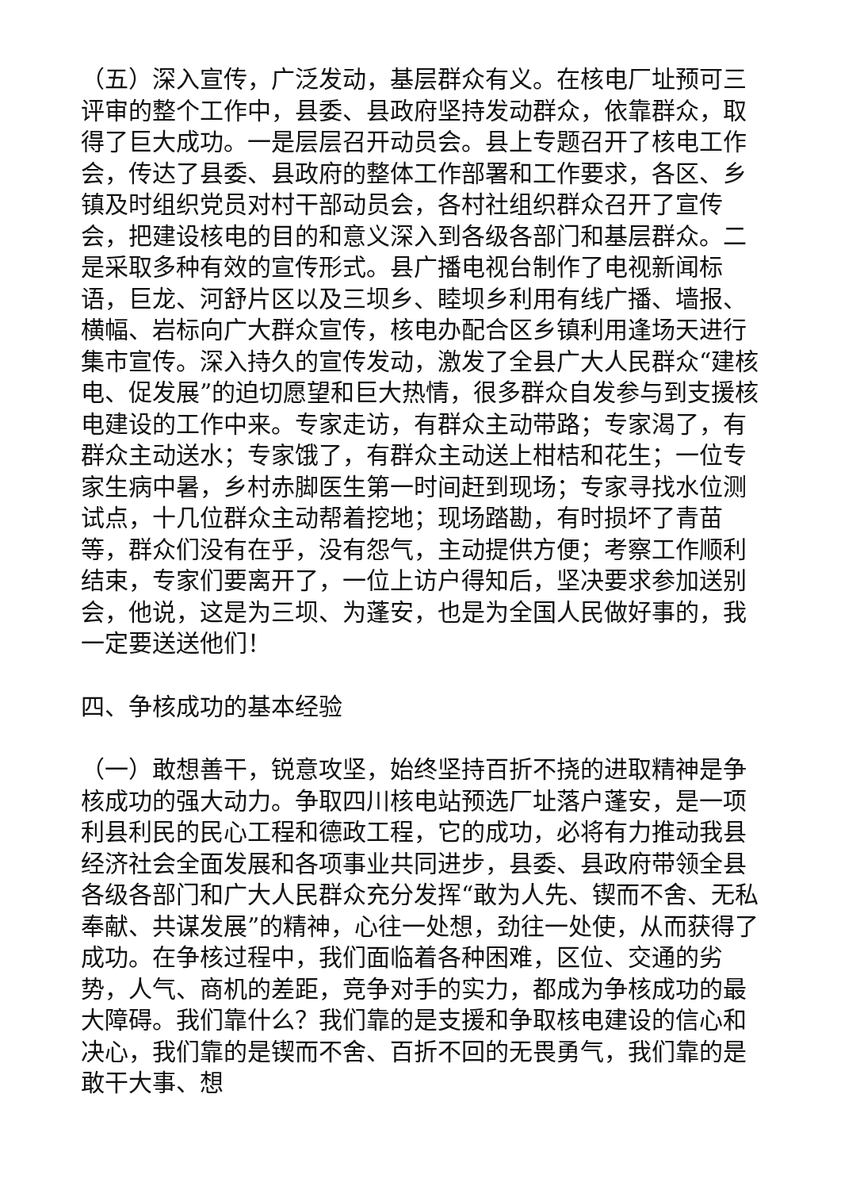（五）深入宣传，广泛发动，基层群众有义。在核电厂址预可三评审的整个工作中，县委、县政府坚持发动群众，依靠群众，取得了巨大成功。一是层层召开动员会。县上专题召开了核电工作会，传达了县委、县政府的整体工作部署和工作要求，各区、乡镇及时组织党员对村干部动员会，各村社组织群众召开了宣传会，把建设核电的目的和意义深入到各级各部门和基层群众。二是采取多种有效的宣传形式。县广播电视台制作了电视新闻标语，巨龙、河舒片区以及三坝乡、睦坝乡利用有线广播、墙报、横幅、岩标向广大群众宣传，核电办配合区乡镇利用逢场天进行集市宣传。深入持久的宣传发动，激发了全县广大人民群众“建核电、促发展”的迫切愿望和巨大热情，很多群众自发参与到支援核电建设的工作中来。专家走访，有群众主动带路；专家渴了，有群众主动送水；专家饿了，有群众主动送上柑桔和花生；一位专家生病中暑，乡村赤脚医生第一时间赶到现场；专家寻找水位测试点，十几位群众主动帮着挖地；现场踏勘，有时损坏了青苗等，群众们没有在乎，没有怨气，主动提供方便；考察工作顺利结束，专家们要离开了，一位上访户得知后，坚决要求参加送别会，他说，这是为三坝、为蓬安，也是为全国人民做好事的，我一定要送送他们！
四、争核成功的基本经验
（一）敢想善干，锐意攻坚，始终坚持百折不挠的进取精神是争核成功的强大动力。争取四川核电站预选厂址落户蓬安，是一项利县利民的民心工程和德政工程，它的成功，必将有力推动我县经济社会全面发展和各项事业共同进步，县委、县政府带领全县各级各部门和广大人民群众充分发挥“敢为人先、锲而不舍、无私奉献、共谋发展”的精神，心往一处想，劲往一处使，从而获得了成功。在争核过程中，我们面临着各种困难，区位、交通的劣势，人气、商机的差距，竞争对手的实力，都成为争核成功的最大障碍。我们靠什么？我们靠的是支援和争取核电建设的信心和决心，我们靠的是锲而不舍、百折不回的无畏勇气，我们靠的是敢干大事、想